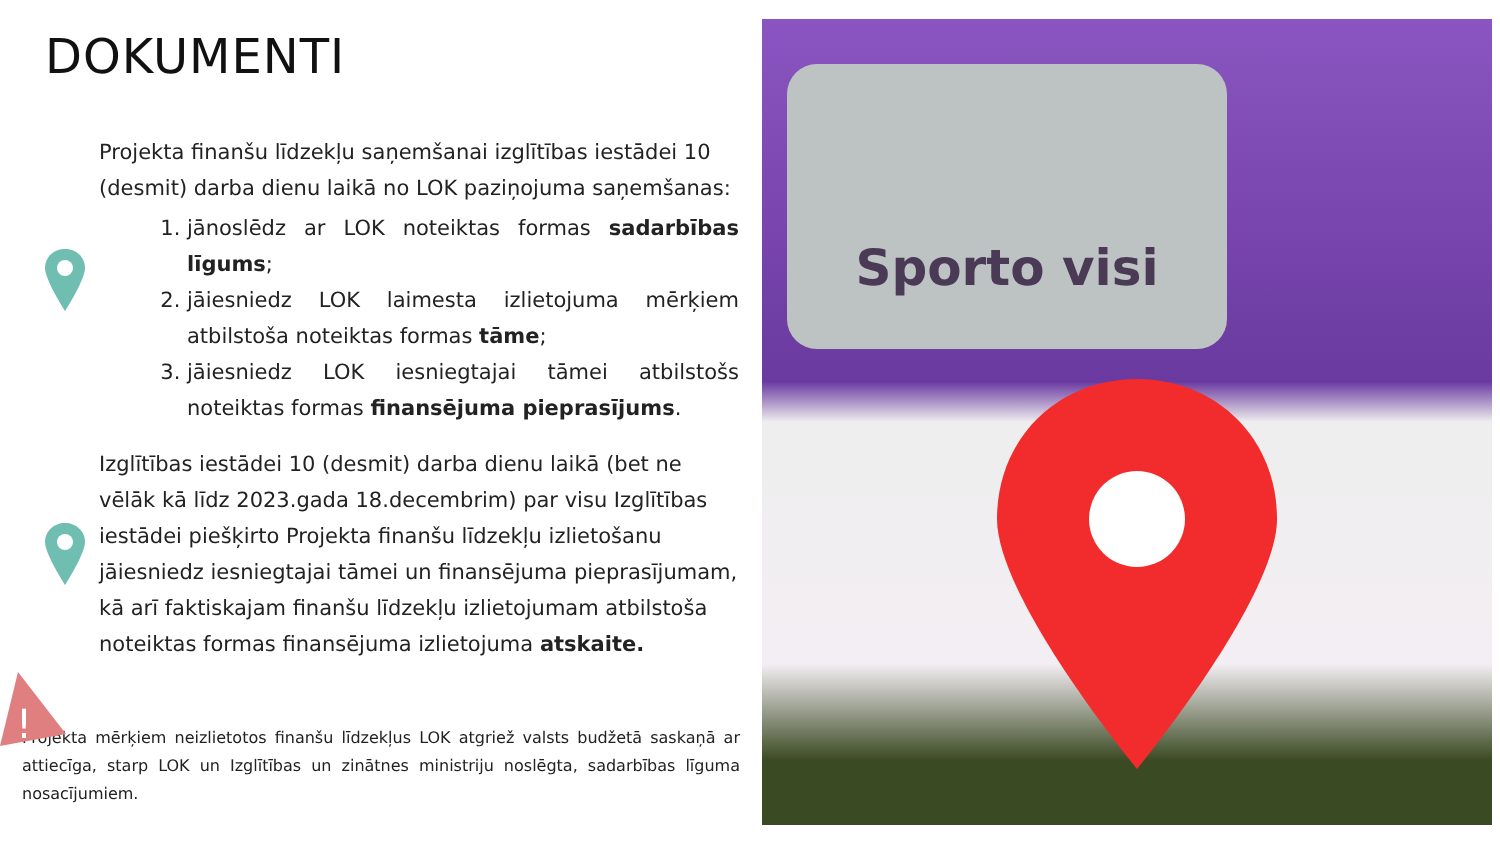DOKUMENTI
Projekta finanšu līdzekļu saņemšanai izglītības iestādei 10 (desmit) darba dienu laikā no LOK paziņojuma saņemšanas:
1. jānoslēdz ar LOK noteiktas formas sadarbības līgums;
2. jāiesniedz LOK laimesta izlietojuma mērķiem atbilstoša noteiktas formas tāme;
3. jāiesniedz LOK iesniegtajai tāmei atbilstošs noteiktas formas finansējuma pieprasījums.
Izglītības iestādei 10 (desmit) darba dienu laikā (bet ne vēlāk kā līdz 2023.gada 18.decembrim) par visu Izglītības iestādei piešķirto Projekta finanšu līdzekļu izlietošanu jāiesniedz iesniegtajai tāmei un finansējuma pieprasījumam, kā arī faktiskajam finanšu līdzekļu izlietojumam atbilstoša noteiktas formas finansējuma izlietojuma atskaite.
!
Projekta mērķiem neizlietotos finanšu līdzekļus LOK atgriež valsts budžetā saskaņā ar attiecīga, starp LOK un Izglītības un zinātnes ministriju noslēgta, sadarbības līguma nosacījumiem.
Sporto visi